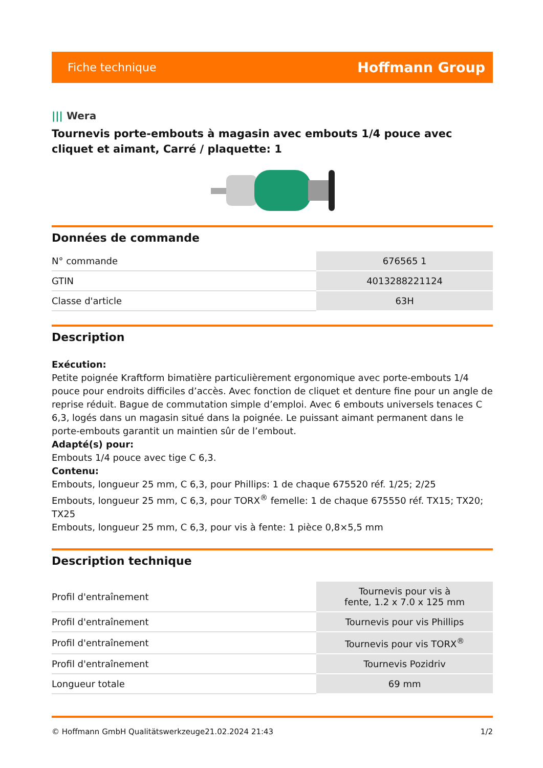Fiche technique
Hoffmann Group
||| Wera
Tournevis porte-embouts à magasin avec embouts 1/4 pouce avec cliquet et aimant, Carré / plaquette: 1
Données de commande
| N° commande | 676565 1 |
| GTIN | 4013288221124 |
| Classe d'article | 63H |
Description
Exécution:
Petite poignée Kraftform bimatière particulièrement ergonomique avec porte-embouts 1/4 pouce pour endroits difficiles d’accès. Avec fonction de cliquet et denture fine pour un angle de reprise réduit. Bague de commutation simple d’emploi. Avec 6 embouts universels tenaces C 6,3, logés dans un magasin situé dans la poignée. Le puissant aimant permanent dans le porte-embouts garantit un maintien sûr de l’embout.
Adapté(s) pour:
Embouts 1/4 pouce avec tige C 6,3.
Contenu:
Embouts, longueur 25 mm, C 6,3, pour Phillips: 1 de chaque 675520 réf. 1/25; 2/25
Embouts, longueur 25 mm, C 6,3, pour TORX<sup>®</sup> femelle: 1 de chaque 675550 réf. TX15; TX20; TX25
Embouts, longueur 25 mm, C 6,3, pour vis à fente: 1 pièce 0,8×5,5 mm
Description technique
| Profil d'entraînement | Tournevis pour vis à fente, 1.2 x 7.0 x 125 mm |
| Profil d'entraînement | Tournevis pour vis Phillips |
| Profil d'entraînement | Tournevis pour vis TORX<sup>®</sup> |
| Profil d'entraînement | Tournevis Pozidriv |
| Longueur totale | 69 mm |
© Hoffmann GmbH Qualitätswerkzeuge 21.02.2024 21:43 1/2